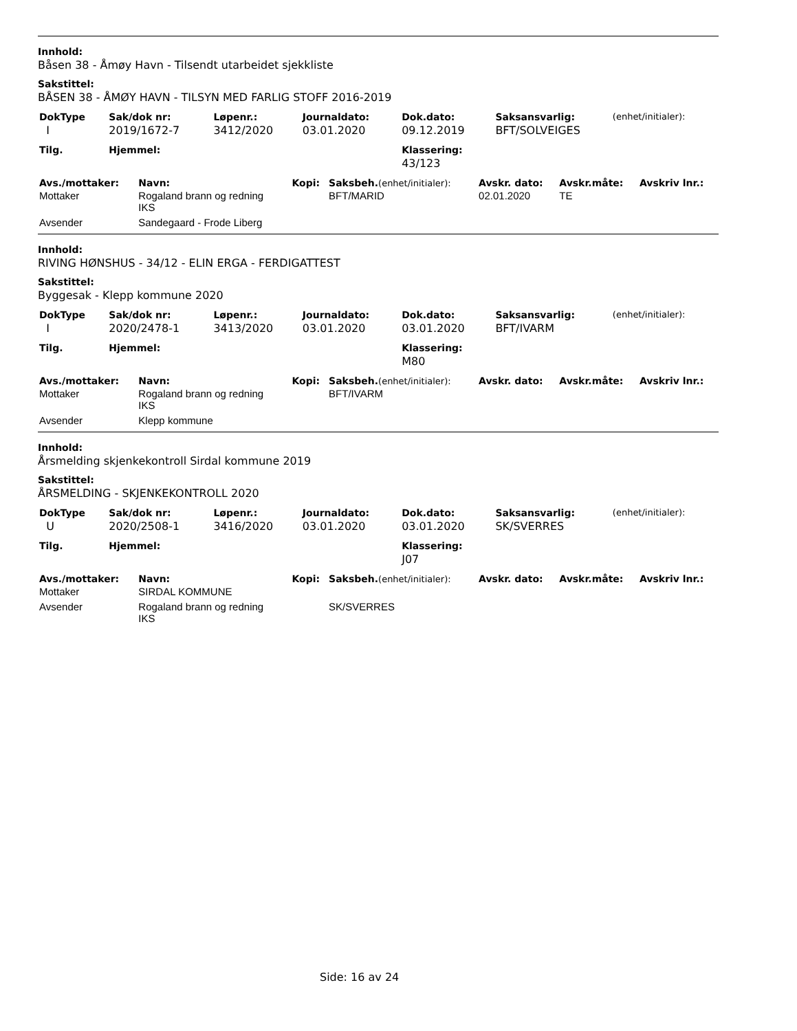Innhold:
Båsen 38 - Åmøy Havn - Tilsendt utarbeidet sjekkliste
Sakstittel:
BÅSEN 38 - ÅMØY HAVN - TILSYN MED FARLIG STOFF 2016-2019
| DokType | Sak/dok nr: | Løpenr.: | Journaldato: | Dok.dato: | Saksansvarlig: | (enhet/initialer): |
| --- | --- | --- | --- | --- | --- | --- |
| I | 2019/1672-7 | 3412/2020 | 03.01.2020 | 09.12.2019 | BFT/SOLVEIGES | |
| Tilg. | Hjemmel: | | | Klassering: | | |
| | | | | 43/123 | | |
| Avs./mottaker: | Navn: | Kopi: | Saksbeh. (enhet/initialer): | Avskr. dato: | Avskr.måte: | Avskriv lnr.: |
| --- | --- | --- | --- | --- | --- | --- |
| Mottaker | Rogaland brann og redning IKS | | BFT/MARID | 02.01.2020 | TE | |
| Avsender | Sandegaard - Frode Liberg | | | | | |
Innhold:
RIVING HØNSHUS - 34/12 - ELIN ERGA - FERDIGATTEST
Sakstittel:
Byggesak - Klepp kommune 2020
| DokType | Sak/dok nr: | Løpenr.: | Journaldato: | Dok.dato: | Saksansvarlig: | (enhet/initialer): |
| --- | --- | --- | --- | --- | --- | --- |
| I | 2020/2478-1 | 3413/2020 | 03.01.2020 | 03.01.2020 | BFT/IVARM | |
| Tilg. | Hjemmel: | | | Klassering: | | |
| | | | | M80 | | |
| Avs./mottaker: | Navn: | Kopi: | Saksbeh. (enhet/initialer): | Avskr. dato: | Avskr.måte: | Avskriv lnr.: |
| --- | --- | --- | --- | --- | --- | --- |
| Mottaker | Rogaland brann og redning IKS | | BFT/IVARM | | | |
| Avsender | Klepp kommune | | | | | |
Innhold:
Årsmelding skjenkekontroll Sirdal kommune 2019
Sakstittel:
ÅRSMELDING - SKJENKEKONTROLL 2020
| DokType | Sak/dok nr: | Løpenr.: | Journaldato: | Dok.dato: | Saksansvarlig: | (enhet/initialer): |
| --- | --- | --- | --- | --- | --- | --- |
| U | 2020/2508-1 | 3416/2020 | 03.01.2020 | 03.01.2020 | SK/SVERRES | |
| Tilg. | Hjemmel: | | | Klassering: | | |
| | | | | J07 | | |
| Avs./mottaker: | Navn: | Kopi: | Saksbeh. (enhet/initialer): | Avskr. dato: | Avskr.måte: | Avskriv lnr.: |
| --- | --- | --- | --- | --- | --- | --- |
| Mottaker | SIRDAL KOMMUNE | | | | | |
| Avsender | Rogaland brann og redning IKS | | SK/SVERRES | | | |
Side: 16 av 24